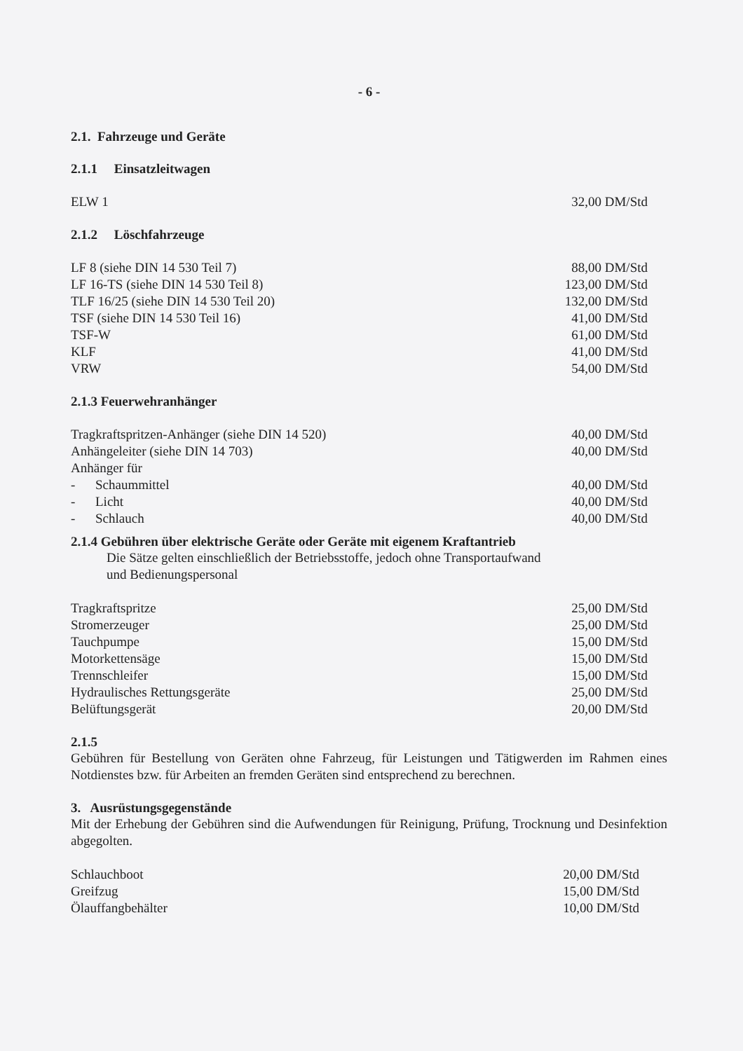- 6 -
2.1. Fahrzeuge und Geräte
2.1.1 Einsatzleitwagen
| ELW 1 | 32,00 DM/Std |
2.1.2 Löschfahrzeuge
| LF 8 (siehe DIN 14 530 Teil 7) | 88,00 DM/Std |
| LF 16-TS (siehe DIN 14 530 Teil 8) | 123,00 DM/Std |
| TLF 16/25 (siehe DIN 14 530 Teil 20) | 132,00 DM/Std |
| TSF (siehe DIN 14 530 Teil 16) | 41,00 DM/Std |
| TSF-W | 61,00 DM/Std |
| KLF | 41,00 DM/Std |
| VRW | 54,00 DM/Std |
2.1.3 Feuerwehranhänger
| Tragkraftspritzen-Anhänger (siehe DIN 14 520) | 40,00 DM/Std |
| Anhängeleiter (siehe DIN 14 703) | 40,00 DM/Std |
| Anhänger für | |
| - Schaummittel | 40,00 DM/Std |
| - Licht | 40,00 DM/Std |
| - Schlauch | 40,00 DM/Std |
2.1.4 Gebühren über elektrische Geräte oder Geräte mit eigenem Kraftantrieb
Die Sätze gelten einschließlich der Betriebsstoffe, jedoch ohne Transportaufwand
und Bedienungspersonal
| Tragkraftspritze | 25,00 DM/Std |
| Stromerzeuger | 25,00 DM/Std |
| Tauchpumpe | 15,00 DM/Std |
| Motorkettensäge | 15,00 DM/Std |
| Trennschleifer | 15,00 DM/Std |
| Hydraulisches Rettungsgeräte | 25,00 DM/Std |
| Belüftungsgerät | 20,00 DM/Std |
2.1.5
Gebühren für Bestellung von Geräten ohne Fahrzeug, für Leistungen und Tätigwerden im Rahmen eines Notdienstes bzw. für Arbeiten an fremden Geräten sind entsprechend zu berechnen.
3. Ausrüstungsgegenstände
Mit der Erhebung der Gebühren sind die Aufwendungen für Reinigung, Prüfung, Trocknung und Desinfektion abgegolten.
| Schlauchboot | 20,00 DM/Std |
| Greifzug | 15,00 DM/Std |
| Ölauffangbehälter | 10,00 DM/Std |